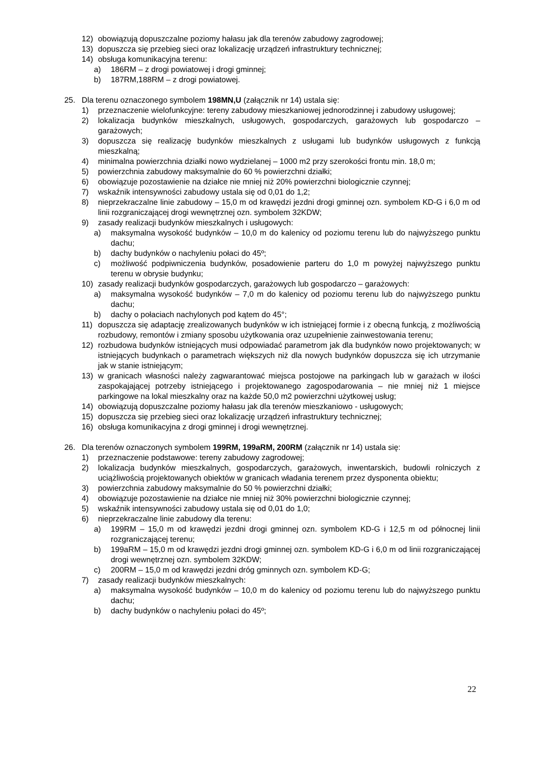12) obowiązują dopuszczalne poziomy hałasu jak dla terenów zabudowy zagrodowej;
13) dopuszcza się przebieg sieci oraz lokalizację urządzeń infrastruktury technicznej;
14) obsługa komunikacyjna terenu:
a) 186RM – z drogi powiatowej i drogi gminnej;
b) 187RM,188RM – z drogi powiatowej.
25. Dla terenu oznaczonego symbolem 198MN,U (załącznik nr 14) ustala się:
1) przeznaczenie wielofunkcyjne: tereny zabudowy mieszkaniowej jednorodzinnej i zabudowy usługowej;
2) lokalizacja budynków mieszkalnych, usługowych, gospodarczych, garażowych lub gospodarczo – garażowych;
3) dopuszcza się realizację budynków mieszkalnych z usługami lub budynków usługowych z funkcją mieszkalną;
4) minimalna powierzchnia działki nowo wydzielanej – 1000 m2 przy szerokości frontu min. 18,0 m;
5) powierzchnia zabudowy maksymalnie do 60 % powierzchni działki;
6) obowiązuje pozostawienie na działce nie mniej niż 20% powierzchni biologicznie czynnej;
7) wskaźnik intensywności zabudowy ustala się od 0,01 do 1,2;
8) nieprzekraczalne linie zabudowy – 15,0 m od krawędzi jezdni drogi gminnej ozn. symbolem KD-G i 6,0 m od linii rozgraniczającej drogi wewnętrznej ozn. symbolem 32KDW;
9) zasady realizacji budynków mieszkalnych i usługowych:
a) maksymalna wysokość budynków – 10,0 m do kalenicy od poziomu terenu lub do najwyższego punktu dachu;
b) dachy budynków o nachyleniu połaci do 45º;
c) możliwość podpiwniczenia budynków, posadowienie parteru do 1,0 m powyżej najwyższego punktu terenu w obrysie budynku;
10) zasady realizacji budynków gospodarczych, garażowych lub gospodarczo – garażowych:
a) maksymalna wysokość budynków – 7,0 m do kalenicy od poziomu terenu lub do najwyższego punktu dachu;
b) dachy o połaciach nachylonych pod kątem do 45°;
11) dopuszcza się adaptację zrealizowanych budynków w ich istniejącej formie i z obecną funkcją, z możliwością rozbudowy, remontów i zmiany sposobu użytkowania oraz uzupełnienie zainwestowania terenu;
12) rozbudowa budynków istniejących musi odpowiadać parametrom jak dla budynków nowo projektowanych; w istniejących budynkach o parametrach większych niż dla nowych budynków dopuszcza się ich utrzymanie jak w stanie istniejącym;
13) w granicach własności należy zagwarantować miejsca postojowe na parkingach lub w garażach w ilości zaspokajającej potrzeby istniejącego i projektowanego zagospodarowania – nie mniej niż 1 miejsce parkingowe na lokal mieszkalny oraz na każde 50,0 m2 powierzchni użytkowej usług;
14) obowiązują dopuszczalne poziomy hałasu jak dla terenów mieszkaniowo - usługowych;
15) dopuszcza się przebieg sieci oraz lokalizację urządzeń infrastruktury technicznej;
16) obsługa komunikacyjna z drogi gminnej i drogi wewnętrznej.
26. Dla terenów oznaczonych symbolem 199RM, 199aRM, 200RM (załącznik nr 14) ustala się:
1) przeznaczenie podstawowe: tereny zabudowy zagrodowej;
2) lokalizacja budynków mieszkalnych, gospodarczych, garażowych, inwentarskich, budowli rolniczych z uciążliwością projektowanych obiektów w granicach władania terenem przez dysponenta obiektu;
3) powierzchnia zabudowy maksymalnie do 50 % powierzchni działki;
4) obowiązuje pozostawienie na działce nie mniej niż 30% powierzchni biologicznie czynnej;
5) wskaźnik intensywności zabudowy ustala się od 0,01 do 1,0;
6) nieprzekraczalne linie zabudowy dla terenu:
a) 199RM – 15,0 m od krawędzi jezdni drogi gminnej ozn. symbolem KD-G i 12,5 m od północnej linii rozgraniczającej terenu;
b) 199aRM – 15,0 m od krawędzi jezdni drogi gminnej ozn. symbolem KD-G i 6,0 m od linii rozgraniczającej drogi wewnętrznej ozn. symbolem 32KDW;
c) 200RM – 15,0 m od krawędzi jezdni dróg gminnych ozn. symbolem KD-G;
7) zasady realizacji budynków mieszkalnych:
a) maksymalna wysokość budynków – 10,0 m do kalenicy od poziomu terenu lub do najwyższego punktu dachu;
b) dachy budynków o nachyleniu połaci do 45º;
22